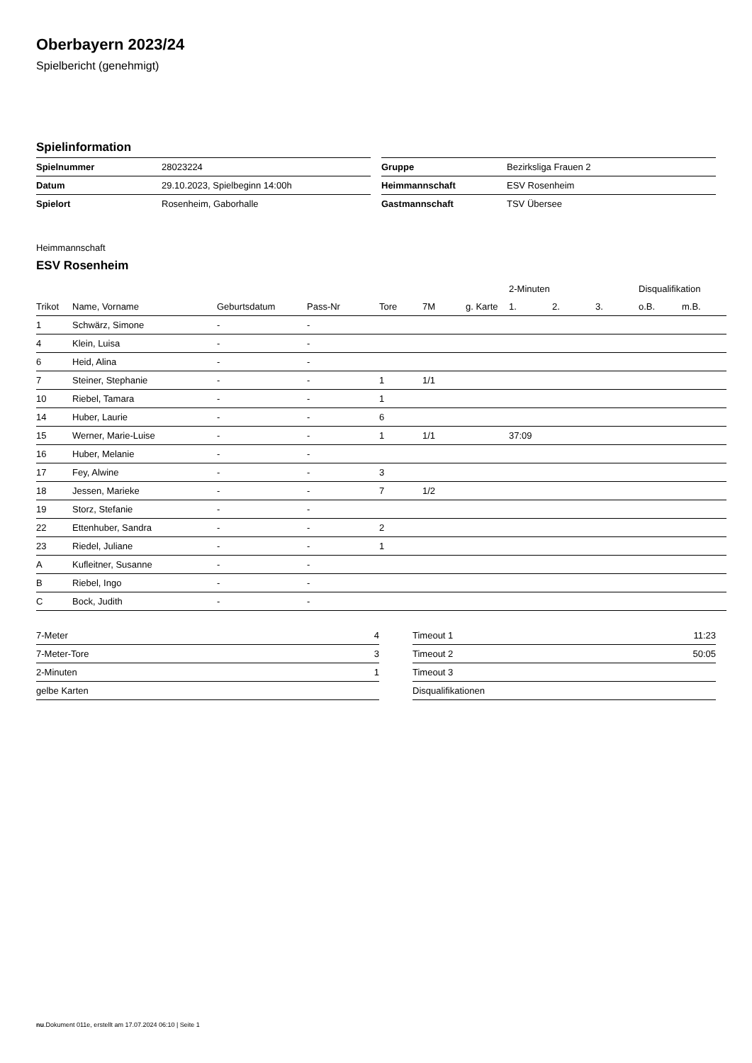Oberbayern 2023/24
Spielbericht (genehmigt)
Spielinformation
| Spielnummer | 28023224 |
| Datum | 29.10.2023, Spielbeginn 14:00h |
| Spielort | Rosenheim, Gaborhalle |
| Gruppe | Bezirksliga Frauen 2 |
| Heimmannschaft | ESV Rosenheim |
| Gastmannschaft | TSV Übersee |
Heimmannschaft
ESV Rosenheim
| | | | | | | | 2-Minuten | | | Disqualifikation | |
| --- | --- | --- | --- | --- | --- | --- | --- | --- | --- | --- | --- |
| Trikot | Name, Vorname | Geburtsdatum | Pass-Nr | Tore | 7M | g. Karte | 1. | 2. | 3. | o.B. | m.B. |
| 1 | Schwärz, Simone | - | - | | | | | | | | |
| 4 | Klein, Luisa | - | - | | | | | | | | |
| 6 | Heid, Alina | - | - | | | | | | | | |
| 7 | Steiner, Stephanie | - | - | 1 | 1/1 | | | | | | |
| 10 | Riebel, Tamara | - | - | 1 | | | | | | | |
| 14 | Huber, Laurie | - | - | 6 | | | | | | | |
| 15 | Werner, Marie-Luise | - | - | 1 | 1/1 | | 37:09 | | | | |
| 16 | Huber, Melanie | - | - | | | | | | | | |
| 17 | Fey, Alwine | - | - | 3 | | | | | | | |
| 18 | Jessen, Marieke | - | - | 7 | 1/2 | | | | | | |
| 19 | Storz, Stefanie | - | - | | | | | | | | |
| 22 | Ettenhuber, Sandra | - | - | 2 | | | | | | | |
| 23 | Riedel, Juliane | - | - | 1 | | | | | | | |
| A | Kufleitner, Susanne | - | - | | | | | | | | |
| B | Riebel, Ingo | - | - | | | | | | | | |
| C | Bock, Judith | - | - | | | | | | | | |
| 7-Meter | 4 |
| 7-Meter-Tore | 3 |
| 2-Minuten | 1 |
| gelbe Karten | |
| Timeout 1 | 11:23 |
| Timeout 2 | 50:05 |
| Timeout 3 | |
| Disqualifikationen | |
nu.Dokument 011e, erstellt am 17.07.2024 06:10 | Seite 1